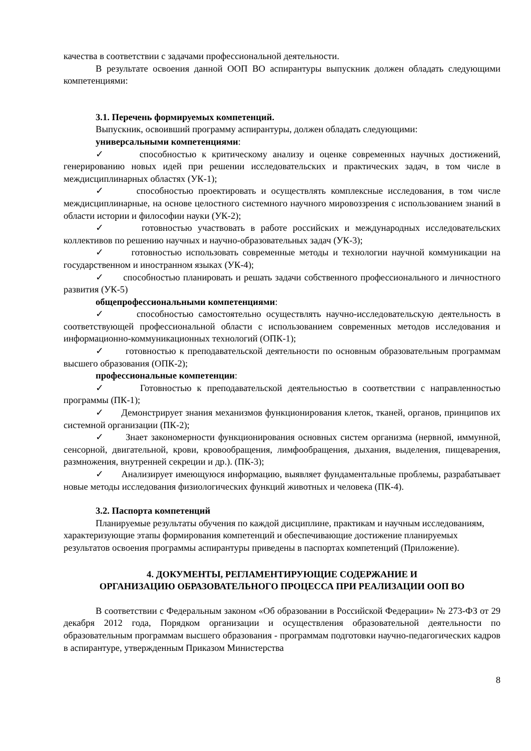качества в соответствии с задачами профессиональной деятельности.
В результате освоения данной ООП ВО аспирантуры выпускник должен обладать следующими компетенциями:
3.1. Перечень формируемых компетенций.
Выпускник, освоивший программу аспирантуры, должен обладать следующими:
универсальными компетенциями:
✓ способностью к критическому анализу и оценке современных научных достижений, генерированию новых идей при решении исследовательских и практических задач, в том числе в междисциплинарных областях (УК-1);
✓ способностью проектировать и осуществлять комплексные исследования, в том числе междисциплинарные, на основе целостного системного научного мировоззрения с использованием знаний в области истории и философии науки (УК-2);
✓ готовностью участвовать в работе российских и международных исследовательских коллективов по решению научных и научно-образовательных задач (УК-3);
✓ готовностью использовать современные методы и технологии научной коммуникации на государственном и иностранном языках (УК-4);
✓ способностью планировать и решать задачи собственного профессионального и личностного развития (УК-5)
общепрофессиональными компетенциями:
✓ способностью самостоятельно осуществлять научно-исследовательскую деятельность в соответствующей профессиональной области с использованием современных методов исследования и информационно-коммуникационных технологий (ОПК-1);
✓ готовностью к преподавательской деятельности по основным образовательным программам высшего образования (ОПК-2);
профессиональные компетенции:
✓ Готовностью к преподавательской деятельностью в соответствии с направленностью программы (ПК-1);
✓ Демонстрирует знания механизмов функционирования клеток, тканей, органов, принципов их системной организации (ПК-2);
✓ Знает закономерности функционирования основных систем организма (нервной, иммунной, сенсорной, двигательной, крови, кровообращения, лимфообращения, дыхания, выделения, пищеварения, размножения, внутренней секреции и др.). (ПК-3);
✓ Анализирует имеющуюся информацию, выявляет фундаментальные проблемы, разрабатывает новые методы исследования физиологических функций животных и человека (ПК-4).
3.2. Паспорта компетенций
Планируемые результаты обучения по каждой дисциплине, практикам и научным исследованиям, характеризующие этапы формирования компетенций и обеспечивающие достижение планируемых результатов освоения программы аспирантуры приведены в паспортах компетенций (Приложение).
4. ДОКУМЕНТЫ, РЕГЛАМЕНТИРУЮЩИЕ СОДЕРЖАНИЕ И
ОРГАНИЗАЦИЮ ОБРАЗОВАТЕЛЬНОГО ПРОЦЕССА ПРИ РЕАЛИЗАЦИИ ООП ВО
В соответствии с Федеральным законом «Об образовании в Российской Федерации» № 273-ФЗ от 29 декабря 2012 года, Порядком организации и осуществления образовательной деятельности по образовательным программам высшего образования - программам подготовки научно-педагогических кадров в аспирантуре, утвержденным Приказом Министерства
8